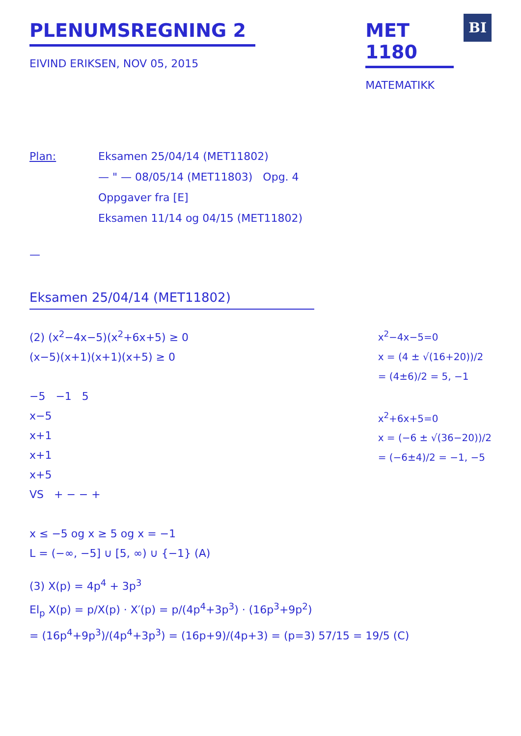PLENUMSREGNING 2
EIVIND ERIKSEN, NOV 05, 2015
MET 1180
MATEMATIKK
BI
Plan: Eksamen 25/04/14 (MET11802)
— " — 08/05/14 (MET11803) Opg. 4
Oppgaver fra [E]
Eksamen 11/14 og 04/15 (MET11802)
—
Eksamen 25/04/14 (MET11802)
(2) (x<sup>2</sup>−4x−5)(x<sup>2</sup>+6x+5) ≥ 0
(x−5)(x+1)(x+1)(x+5) ≥ 0
−5 −1 5
x−5
x+1
x+1
x+5
VS + − − +
x ≤ −5 og x ≥ 5 og x = −1
L = (−∞, −5] ∪ [5, ∞) ∪ {−1} (A)
x<sup>2</sup>−4x−5=0
x = (4 ± √(16+20))/2
= (4±6)/2 = 5, −1
x<sup>2</sup>+6x+5=0
x = (−6 ± √(36−20))/2
= (−6±4)/2 = −1, −5
(3) X(p) = 4p<sup>4</sup> + 3p<sup>3</sup>
El<sub>p</sub> X(p) = p/X(p) · X′(p) = p/(4p<sup>4</sup>+3p<sup>3</sup>) · (16p<sup>3</sup>+9p<sup>2</sup>)
= (16p<sup>4</sup>+9p<sup>3</sup>)/(4p<sup>4</sup>+3p<sup>3</sup>) = (16p+9)/(4p+3) = (p=3) 57/15 = 19/5 (C)